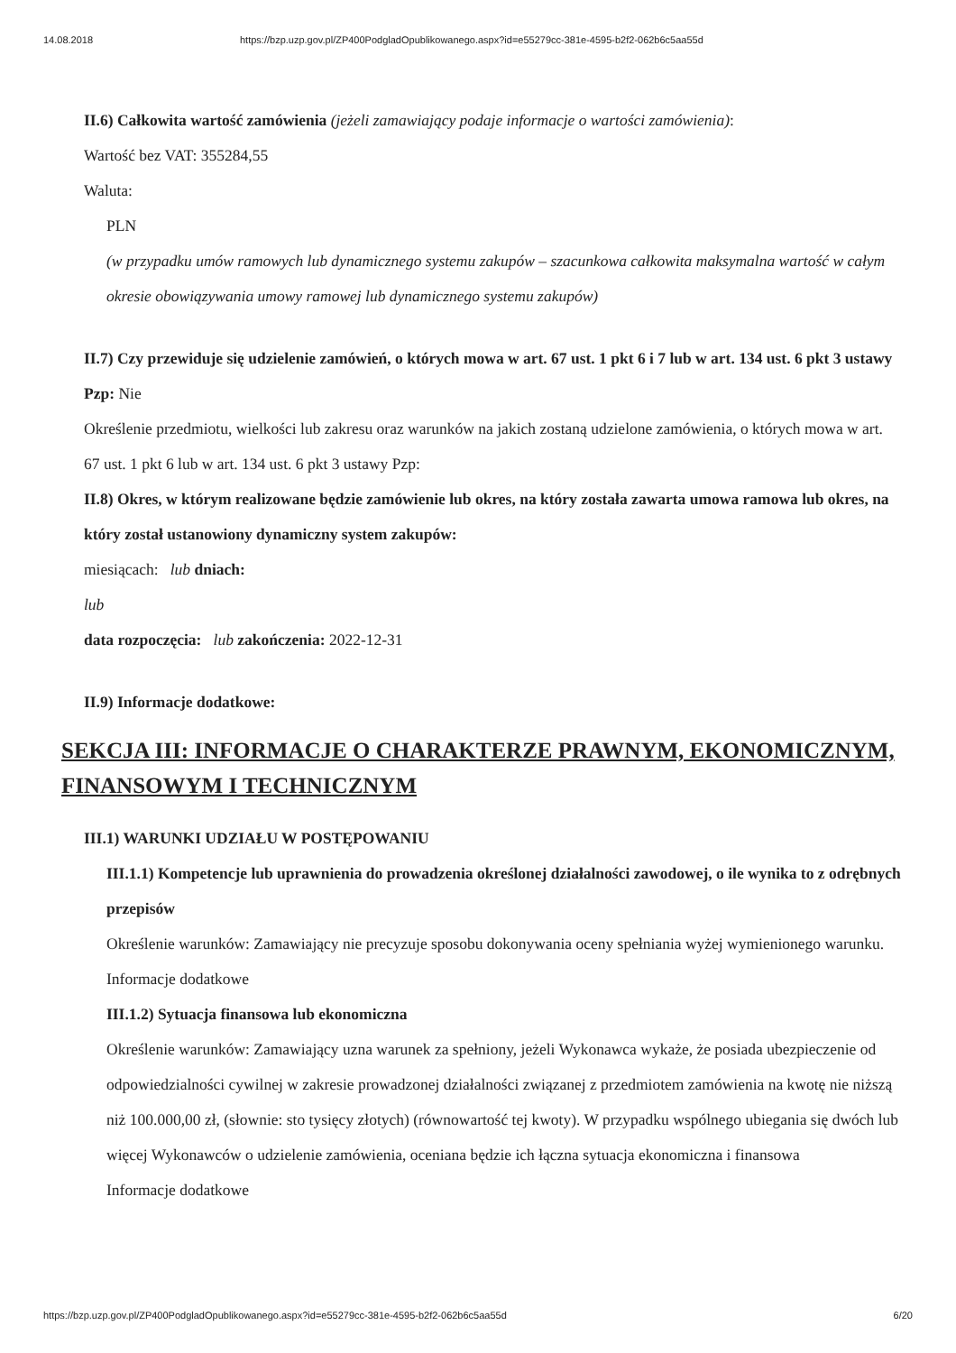14.08.2018 https://bzp.uzp.gov.pl/ZP400PodgladOpublikowanego.aspx?id=e55279cc-381e-4595-b2f2-062b6c5aa55d
II.6) Całkowita wartość zamówienia (jeżeli zamawiający podaje informacje o wartości zamówienia):
Wartość bez VAT: 355284,55
Waluta:
PLN
(w przypadku umów ramowych lub dynamicznego systemu zakupów – szacunkowa całkowita maksymalna wartość w całym okresie obowiązywania umowy ramowej lub dynamicznego systemu zakupów)
II.7) Czy przewiduje się udzielenie zamówień, o których mowa w art. 67 ust. 1 pkt 6 i 7 lub w art. 134 ust. 6 pkt 3 ustawy Pzp: Nie
Określenie przedmiotu, wielkości lub zakresu oraz warunków na jakich zostaną udzielone zamówienia, o których mowa w art. 67 ust. 1 pkt 6 lub w art. 134 ust. 6 pkt 3 ustawy Pzp:
II.8) Okres, w którym realizowane będzie zamówienie lub okres, na który została zawarta umowa ramowa lub okres, na który został ustanowiony dynamiczny system zakupów:
miesiącach: lub dniach:
lub
data rozpoczęcia: lub zakończenia: 2022-12-31
II.9) Informacje dodatkowe:
SEKCJA III: INFORMACJE O CHARAKTERZE PRAWNYM, EKONOMICZNYM, FINANSOWYM I TECHNICZNYM
III.1) WARUNKI UDZIAŁU W POSTĘPOWANIU
III.1.1) Kompetencje lub uprawnienia do prowadzenia określonej działalności zawodowej, o ile wynika to z odrębnych przepisów
Określenie warunków: Zamawiający nie precyzuje sposobu dokonywania oceny spełniania wyżej wymienionego warunku.
Informacje dodatkowe
III.1.2) Sytuacja finansowa lub ekonomiczna
Określenie warunków: Zamawiający uzna warunek za spełniony, jeżeli Wykonawca wykaże, że posiada ubezpieczenie od odpowiedzialności cywilnej w zakresie prowadzonej działalności związanej z przedmiotem zamówienia na kwotę nie niższą niż 100.000,00 zł, (słownie: sto tysięcy złotych) (równowartość tej kwoty). W przypadku wspólnego ubiegania się dwóch lub więcej Wykonawców o udzielenie zamówienia, oceniana będzie ich łączna sytuacja ekonomiczna i finansowa
Informacje dodatkowe
https://bzp.uzp.gov.pl/ZP400PodgladOpublikowanego.aspx?id=e55279cc-381e-4595-b2f2-062b6c5aa55d 6/20